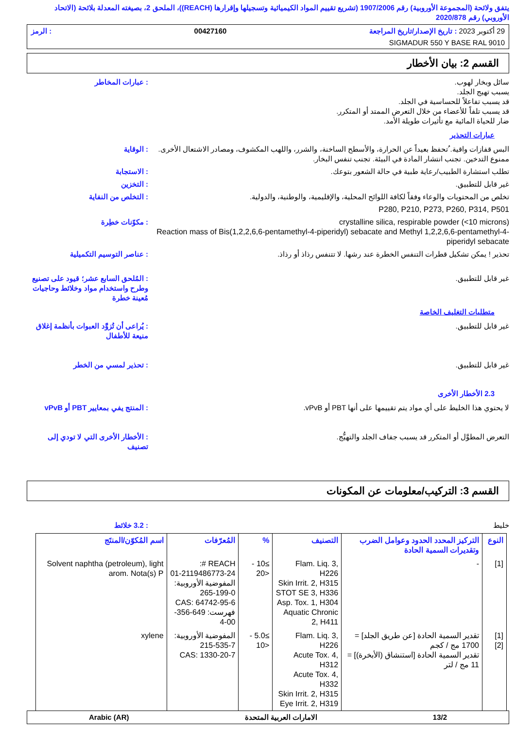يتفق ولائحة (المجموعة الأوروبية) رقم 1907/2006 (تشريع تقييم المواد الكيميائية وتسجيلها وإقرارها (REACH))، الملحق 2، بصيغته المعدلة بلائحة (الاتحاد الأوروبي) رقم 2020/878
29 أكتوبر 2023 : تاريخ الإصدار/تاريخ المراجعة 00427160: الرمز
SIGMADUR 550 Y BASE RAL 9010
القسم 2: بيان الأخطار
سائل وبخار لهوب.
يسبب تهيج الجلد.
قد يسبب تفاعلاً للحساسية في الجلد.
قد يسبب تلفاً للأعضاء من خلال التعرض الممتد أو المتكرر.
ضار للحياة المائية مع تأثيرات طويلة الأمد.
: عبارات المخاطر
عبارات التحذير
البس قفازات واقية. ُتحفظ بعيداً عن الحرارة، والأسطح الساخنة، والشرر، واللهب المكشوف، ومصادر الاشتعال الأخرى. ممنوع التدخين. تجنب انتشار المادة في البيئة. تجنب تنفس البخار.
: الوقاية
تطلب استشارة الطبيب/رعاية طبية في حالة الشعور بتوعك.
: الاستجابة
غير قابل للتطبيق. : التخزين
تخلص من المحتويات والوعاء وفقاً لكافة اللوائح المحلية، والإقليمية، والوطنية، والدولية.
: التخلص من النفاية
P280, P210, P273, P260, P314, P501
crystalline silica, respirable powder (<10 microns)
Reaction mass of Bis(1,2,2,6,6-pentamethyl-4-piperidyl) sebacate and Methyl 1,2,2,6,6-pentamethyl-4-piperidyl sebacate
: مكوّنات خطِرة
تحذير ! يمكن تشكيل قطرات التنفس الخطرة عند رشها. لا تتنفس رذاذ أو رذاذ.
: عناصر التوسيم التكميلية
غير قابل للتطبيق. : المُلحق السابع عشر؛ قيود على تصنيع وطرح واستخدام مواد وخلائط وحاجيات مُعينة خطرة
متطلبات التغليف الخاصة
غير قابل للتطبيق. : يُراعى أن تُزوَّد العبوات بأنظمة إغلاق منيعة للأطفال
غير قابل للتطبيق. : تحذير لمسي من الخطر
2.3 الأخطار الأخرى
لا يحتوي هذا الخليط على أي مواد يتم تقييمها على أنها PBT أو vPvB.
: المنتج يفي بمعايير PBT أو vPvB
التعرض المطوَّل أو المتكرر قد يسبب جفاف الجلد والتهيُّج.
: الأخطار الأخرى التي لا تودي إلى تصنيف
القسم 3: التركيب/معلومات عن المكونات
خليط : 3.2 خلائط
| النوع | التركيز المحدد الحدود وعوامل الضرب وتقديرات السمية الحادة | التصنيف | % | المُعرّفات | اسم المُكوّن/المنتَج |
| --- | --- | --- | --- | --- | --- |
| [1] | - | Flam. Liq. 3, H226 Skin Irrit. 2, H315 STOT SE 3, H336 Asp. Tox. 1, H304 Aquatic Chronic 2, H411 | ≥10 - <20 | REACH #: 01-2119486773-24 المفوضية الأوروبية: 265-199-0 CAS: 64742-95-6 فهرست: 649-356-00-4 | Solvent naphtha (petroleum), light arom. Nota(s) P |
| [1] [2] | تقدير السمية الحادة [عن طريق الجلد] = 1700 مج / كجم تقدير السمية الحادة [استنشاق (الأبخرة)] = 11 مج / لتر | Flam. Liq. 3, H226 Acute Tox. 4, H312 Acute Tox. 4, H332 Skin Irrit. 2, H315 Eye Irrit. 2, H319 | ≥5.0 - <10 | المفوضية الأوروبية: 215-535-7 CAS: 1330-20-7 | xylene |
13/2 الامارات العربية المتحدة Arabic (AR)